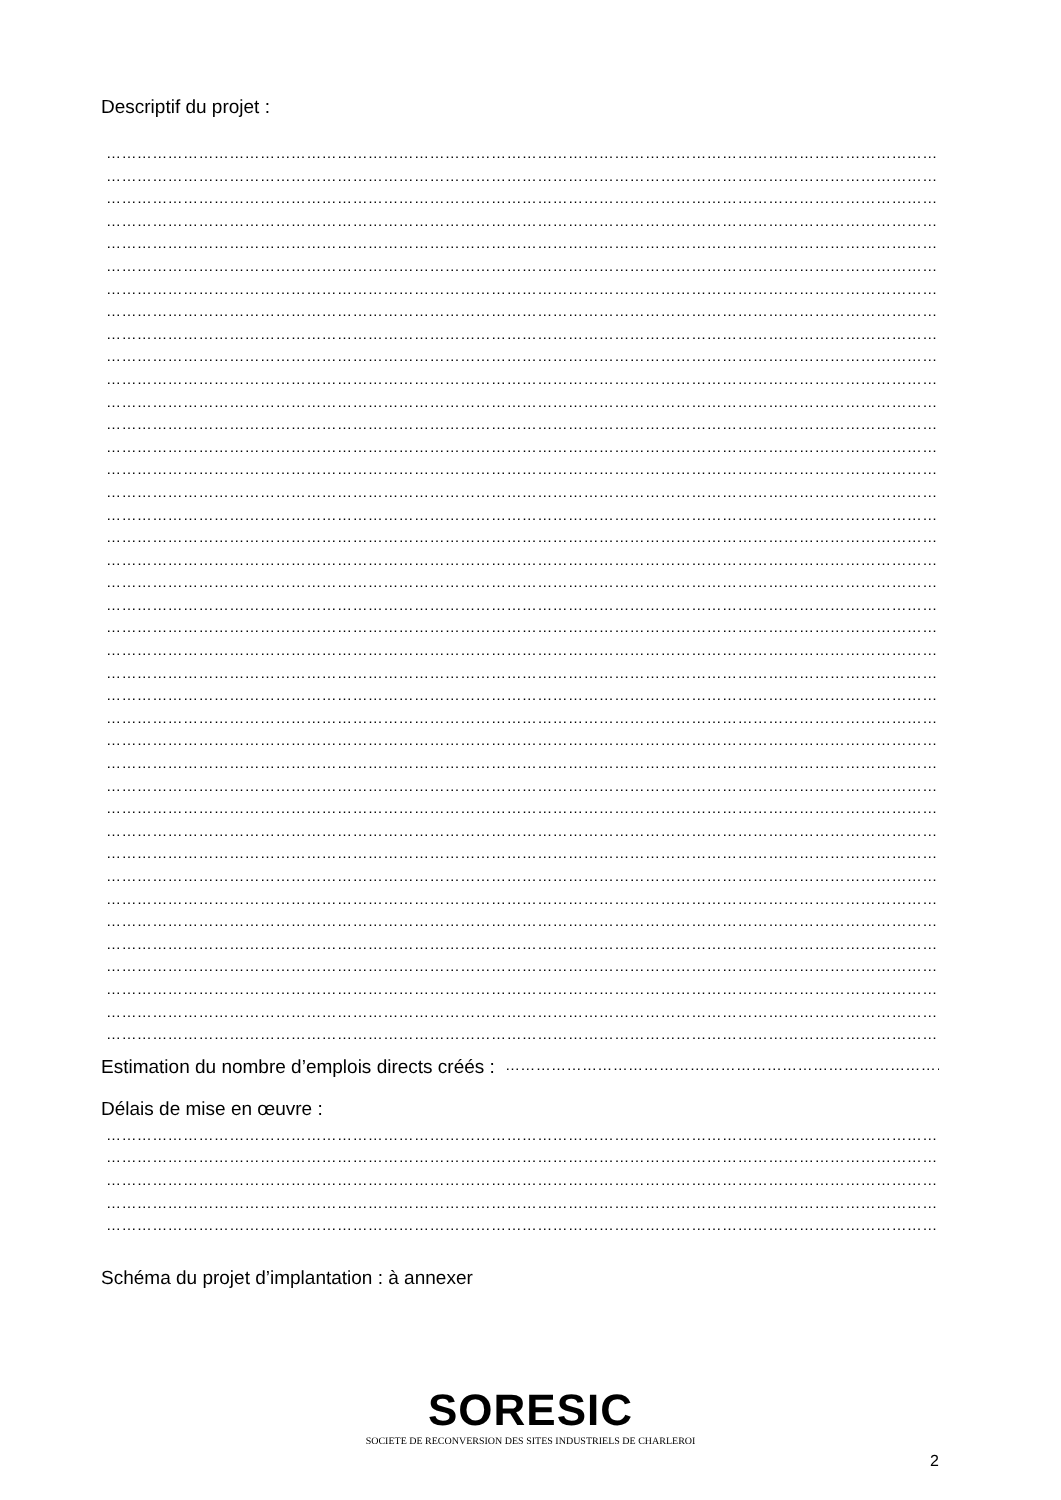Descriptif du projet :
…………………………………………………………………………………………………………………………………………………
…………………………………………………………………………………………………………………………………………………
…………………………………………………………………………………………………………………………………………………
…………………………………………………………………………………………………………………………………………………
…………………………………………………………………………………………………………………………………………………
…………………………………………………………………………………………………………………………………………………
…………………………………………………………………………………………………………………………………………………
…………………………………………………………………………………………………………………………………………………
…………………………………………………………………………………………………………………………………………………
…………………………………………………………………………………………………………………………………………………
…………………………………………………………………………………………………………………………………………………
…………………………………………………………………………………………………………………………………………………
…………………………………………………………………………………………………………………………………………………
…………………………………………………………………………………………………………………………………………………
…………………………………………………………………………………………………………………………………………………
…………………………………………………………………………………………………………………………………………………
…………………………………………………………………………………………………………………………………………………
…………………………………………………………………………………………………………………………………………………
…………………………………………………………………………………………………………………………………………………
…………………………………………………………………………………………………………………………………………………
…………………………………………………………………………………………………………………………………………………
…………………………………………………………………………………………………………………………………………………
…………………………………………………………………………………………………………………………………………………
…………………………………………………………………………………………………………………………………………………
…………………………………………………………………………………………………………………………………………………
…………………………………………………………………………………………………………………………………………………
…………………………………………………………………………………………………………………………………………………
…………………………………………………………………………………………………………………………………………………
…………………………………………………………………………………………………………………………………………………
…………………………………………………………………………………………………………………………………………………
…………………………………………………………………………………………………………………………………………………
…………………………………………………………………………………………………………………………………………………
…………………………………………………………………………………………………………………………………………………
…………………………………………………………………………………………………………………………………………………
…………………………………………………………………………………………………………………………………………………
…………………………………………………………………………………………………………………………………………………
…………………………………………………………………………………………………………………………………………………
…………………………………………………………………………………………………………………………………………………
…………………………………………………………………………………………………………………………………………………
…………………………………………………………………………………………………………………………………………………
Estimation du nombre d’emplois directs créés : ……………………………………………………………………………………………
Délais de mise en œuvre :
…………………………………………………………………………………………………………………………………………………
…………………………………………………………………………………………………………………………………………………
…………………………………………………………………………………………………………………………………………………
…………………………………………………………………………………………………………………………………………………
…………………………………………………………………………………………………………………………………………………
Schéma du projet d’implantation : à annexer
SORESIC
SOCIETE DE RECONVERSION DES SITES INDUSTRIELS DE CHARLEROI
2